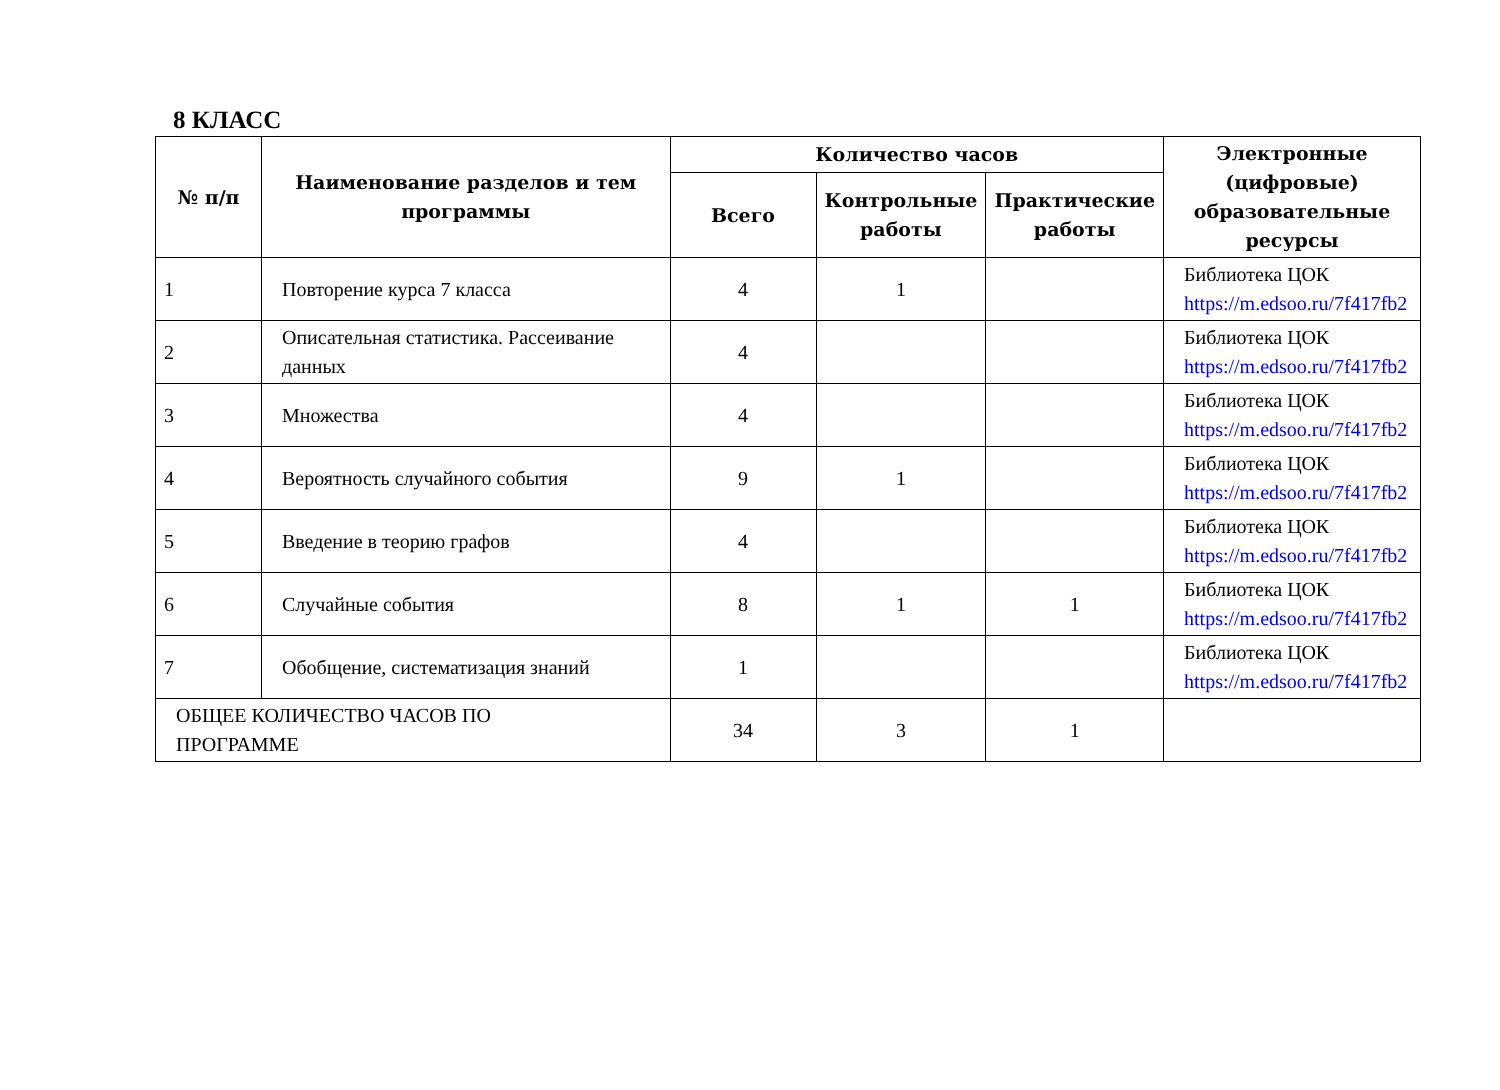8 КЛАСС
| № п/п | Наименование разделов и тем программы | Количество часов | | | Электронные (цифровые) образовательные ресурсы |
| --- | --- | --- | --- | --- | --- |
| | | Всего | Контрольные работы | Практические работы | |
| 1 | Повторение курса 7 класса | 4 | 1 | | Библиотека ЦОК https://m.edsoo.ru/7f417fb2 |
| 2 | Описательная статистика. Рассеивание данных | 4 | | | Библиотека ЦОК https://m.edsoo.ru/7f417fb2 |
| 3 | Множества | 4 | | | Библиотека ЦОК https://m.edsoo.ru/7f417fb2 |
| 4 | Вероятность случайного события | 9 | 1 | | Библиотека ЦОК https://m.edsoo.ru/7f417fb2 |
| 5 | Введение в теорию графов | 4 | | | Библиотека ЦОК https://m.edsoo.ru/7f417fb2 |
| 6 | Случайные события | 8 | 1 | 1 | Библиотека ЦОК https://m.edsoo.ru/7f417fb2 |
| 7 | Обобщение, систематизация знаний | 1 | | | Библиотека ЦОК https://m.edsoo.ru/7f417fb2 |
| ОБЩЕЕ КОЛИЧЕСТВО ЧАСОВ ПО ПРОГРАММЕ | | 34 | 3 | 1 | |